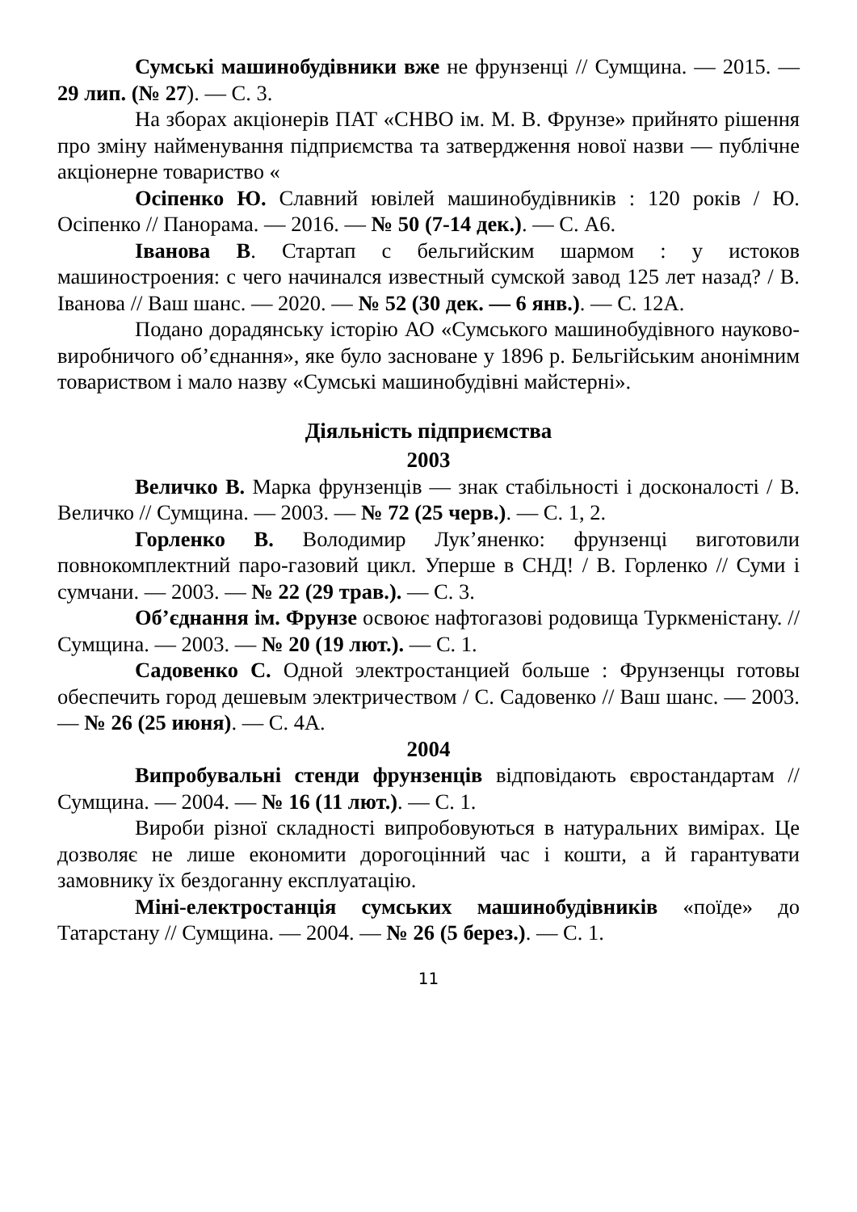Сумські машинобудівники вже не фрунзенці // Сумщина. — 2015. — 29 лип. (№ 27). — С. 3.
На зборах акціонерів ПАТ «СНВО ім. М. В. Фрунзе» прийнято рішення про зміну найменування підприємства та затвердження нової назви — публічне акціонерне товариство «
Осіпенко Ю. Славний ювілей машинобудівників : 120 років / Ю. Осіпенко // Панорама. — 2016. — № 50 (7-14 дек.). — С. А6.
Іванова В. Стартап с бельгийским шармом : у истоков машиностроения: с чего начинался известный сумской завод 125 лет назад? / В. Іванова // Ваш шанс. — 2020. — № 52 (30 дек. — 6 янв.). — С. 12А.
Подано дорадянську історію АО «Сумського машинобудівного науково-виробничого об’єднання», яке було засноване у 1896 р. Бельгійським анонімним товариством і мало назву «Сумські машинобудівні майстерні».
Діяльність підприємства
2003
Величко В. Марка фрунзенців — знак стабільності і досконалості / В. Величко // Сумщина. — 2003. — № 72 (25 черв.). — С. 1, 2.
Горленко В. Володимир Лук’яненко: фрунзенці виготовили повнокомплектний паро-газовий цикл. Уперше в СНД! / В. Горленко // Суми і сумчани. — 2003. — № 22 (29 трав.). — С. 3.
Об’єднання ім. Фрунзе освоює нафтогазові родовища Туркменістану. // Сумщина. — 2003. — № 20 (19 лют.). — С. 1.
Садовенко С. Одной электростанцией больше : Фрунзенцы готовы обеспечить город дешевым электричеством / С. Садовенко // Ваш шанс. — 2003. — № 26 (25 июня). — С. 4А.
2004
Випробувальні стенди фрунзенців відповідають євростандартам // Сумщина. — 2004. — № 16 (11 лют.). — С. 1.
Вироби різної складності випробовуються в натуральних вимірах. Це дозволяє не лише економити дорогоцінний час і кошти, а й гарантувати замовнику їх бездоганну експлуатацію.
Міні-електростанція сумських машинобудівників «поїде» до Татарстану // Сумщина. — 2004. — № 26 (5 берез.). — С. 1.
11